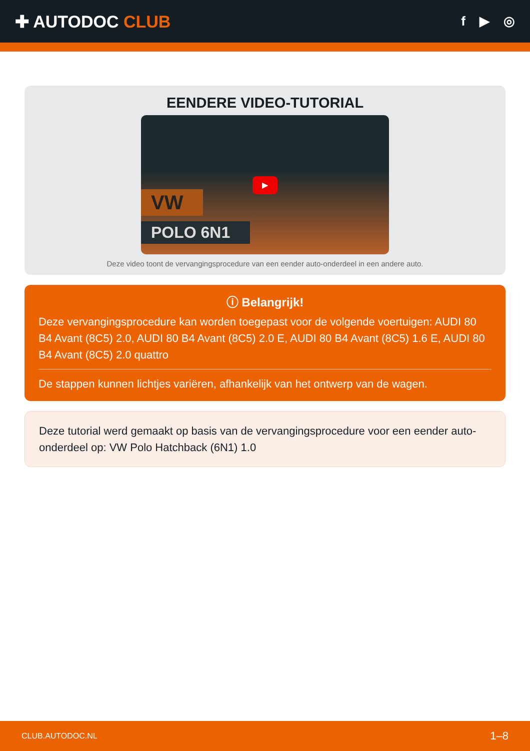✚ AUTODOC CLUB
f ▶ ◎
EENDERE VIDEO-TUTORIAL
VW
POLO 6N1
▶
Deze video toont de vervangingsprocedure van een eender auto-onderdeel in een andere auto.
ⓘ Belangrijk!
Deze vervangingsprocedure kan worden toegepast voor de volgende voertuigen: AUDI 80 B4 Avant (8C5) 2.0, AUDI 80 B4 Avant (8C5) 2.0 E, AUDI 80 B4 Avant (8C5) 1.6 E, AUDI 80 B4 Avant (8C5) 2.0 quattro
De stappen kunnen lichtjes variëren, afhankelijk van het ontwerp van de wagen.
Deze tutorial werd gemaakt op basis van de vervangingsprocedure voor een eender auto-onderdeel op: VW Polo Hatchback (6N1) 1.0
CLUB.AUTODOC.NL 1–8